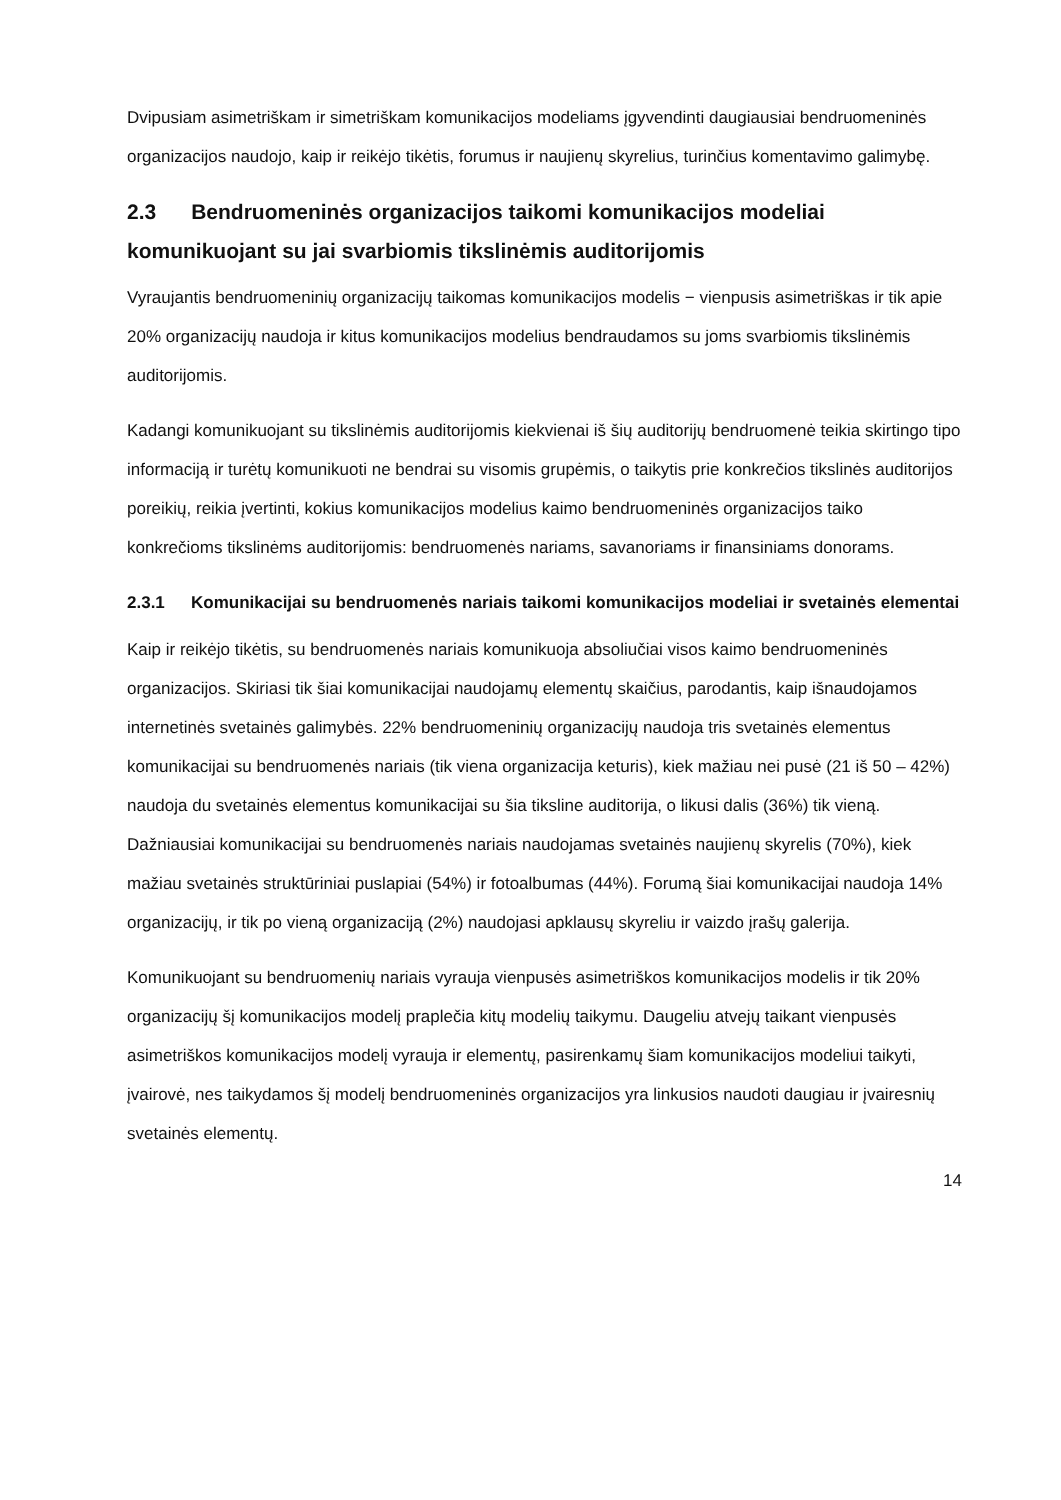Dvipusiam asimetriškam ir simetriškam komunikacijos modeliams įgyvendinti daugiausiai bendruomeninės organizacijos naudojo, kaip ir reikėjo tikėtis, forumus ir naujienų skyrelius, turinčius komentavimo galimybę.
2.3 Bendruomeninės organizacijos taikomi komunikacijos modeliai komunikuojant su jai svarbiomis tikslinėmis auditorijomis
Vyraujantis bendruomeninių organizacijų taikomas komunikacijos modelis − vienpusis asimetriškas ir tik apie 20% organizacijų naudoja ir kitus komunikacijos modelius bendraudamos su joms svarbiomis tikslinėmis auditorijomis.
Kadangi komunikuojant su tikslinėmis auditorijomis kiekvienai iš šių auditorijų bendruomenė teikia skirtingo tipo informaciją ir turėtų komunikuoti ne bendrai su visomis grupėmis, o taikytis prie konkrečios tikslinės auditorijos poreikių, reikia įvertinti, kokius komunikacijos modelius kaimo bendruomeninės organizacijos taiko konkrečioms tikslinėms auditorijomis: bendruomenės nariams, savanoriams ir finansiniams donorams.
2.3.1 Komunikacijai su bendruomenės nariais taikomi komunikacijos modeliai ir svetainės elementai
Kaip ir reikėjo tikėtis, su bendruomenės nariais komunikuoja absoliučiai visos kaimo bendruomeninės organizacijos. Skiriasi tik šiai komunikacijai naudojamų elementų skaičius, parodantis, kaip išnaudojamos internetinės svetainės galimybės. 22% bendruomeninių organizacijų naudoja tris svetainės elementus komunikacijai su bendruomenės nariais (tik viena organizacija keturis), kiek mažiau nei pusė (21 iš 50 – 42%) naudoja du svetainės elementus komunikacijai su šia tiksline auditorija, o likusi dalis (36%) tik vieną. Dažniausiai komunikacijai su bendruomenės nariais naudojamas svetainės naujienų skyrelis (70%), kiek mažiau svetainės struktūriniai puslapiai (54%) ir fotoalbumas (44%). Forumą šiai komunikacijai naudoja 14% organizacijų, ir tik po vieną organizaciją (2%) naudojasi apklausų skyreliu ir vaizdo įrašų galerija.
Komunikuojant su bendruomenių nariais vyrauja vienpusės asimetriškos komunikacijos modelis ir tik 20% organizacijų šį komunikacijos modelį praplečia kitų modelių taikymu. Daugeliu atvejų taikant vienpusės asimetriškos komunikacijos modelį vyrauja ir elementų, pasirenkamų šiam komunikacijos modeliui taikyti, įvairovė, nes taikydamos šį modelį bendruomeninės organizacijos yra linkusios naudoti daugiau ir įvairesnių svetainės elementų.
14